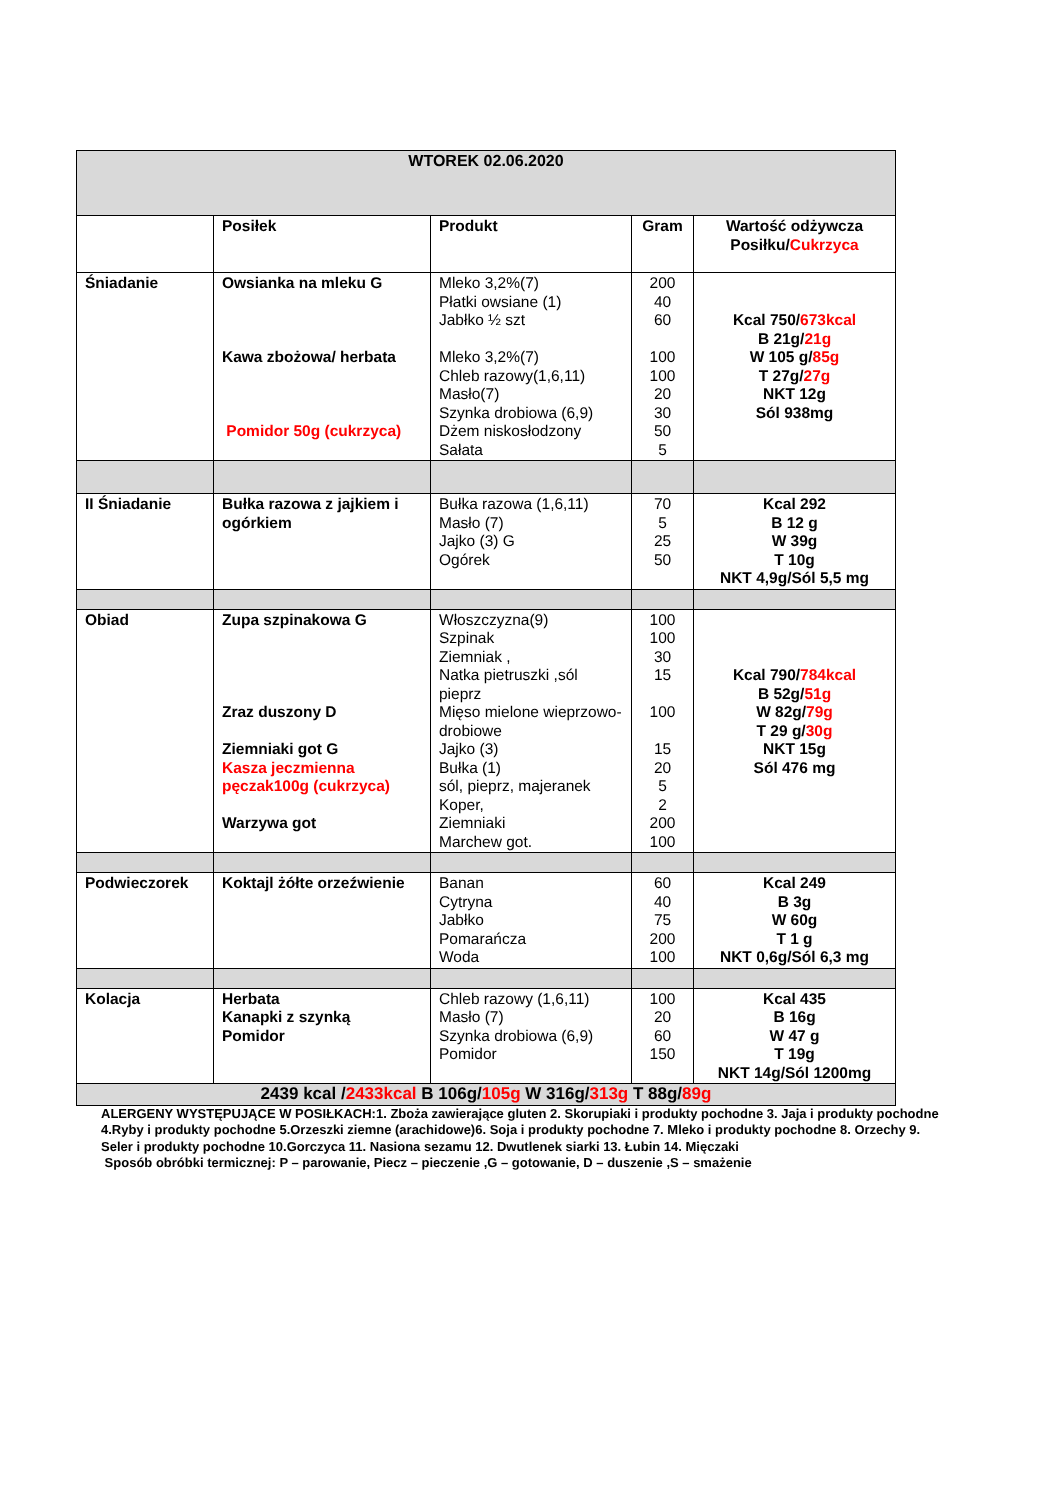| WTOREK 02.06.2020 | | | | |
| | Posiłek | Produkt | Gram | Wartość odżywcza Posiłku/ Cukrzyca |
| Śniadanie | Owsianka na mleku G Kawa zbożowa/ herbata Pomidor 50g (cukrzyca) | Mleko 3,2%(7) Płatki owsiane (1) Jabłko ½ szt Mleko 3,2%(7) Chleb razowy(1,6,11) Masło(7) Szynka drobiowa (6,9) Dżem niskosłodzony Sałata | 200 40 60 100 100 20 30 50 5 | Kcal 750/ 673kcal B 21g/ 21g W 105 g/ 85g T 27g/ 27g NKT 12g Sól 938mg |
| II Śniadanie | Bułka razowa z jajkiem i ogórkiem | Bułka razowa (1,6,11) Masło (7) Jajko (3) G Ogórek | 70 5 25 50 | Kcal 292 B 12 g W 39g T 10g NKT 4,9g/Sól 5,5 mg |
| Obiad | Zupa szpinakowa G Zraz duszony D Ziemniaki got G Kasza jeczmienna pęczak100g (cukrzyca) Warzywa got | Włoszczyzna(9) Szpinak Ziemniak , Natka pietruszki ,sól pieprz Mięso mielone wieprzowo-drobiowe Jajko (3) Bułka (1) sól, pieprz, majeranek Koper, Ziemniaki Marchew got. | 100 100 30 15 100 15 20 5 2 200 100 | Kcal 790/ 784kcal B 52g/ 51g W 82g/ 79g T 29 g/ 30g NKT 15g Sól 476 mg |
| Podwieczorek | Koktajl żółte orzeźwienie | Banan Cytryna Jabłko Pomarańcza Woda | 60 40 75 200 100 | Kcal 249 B 3g W 60g T 1 g NKT 0,6g/Sól 6,3 mg |
| Kolacja | Herbata Kanapki z szynką Pomidor | Chleb razowy (1,6,11) Masło (7) Szynka drobiowa (6,9) Pomidor | 100 20 60 150 | Kcal 435 B 16g W 47 g T 19g NKT 14g/Sól 1200mg |
| 2439 kcal / 2433kcal B 106g/ 105g W 316g/ 313g T 88g/ 89g | | | | |
ALERGENY WYSTĘPUJĄCE W POSIŁKACH:1. Zboża zawierające gluten 2. Skorupiaki i produkty pochodne 3. Jaja i produkty pochodne 4.Ryby i produkty pochodne 5.Orzeszki ziemne (arachidowe)6. Soja i produkty pochodne 7. Mleko i produkty pochodne 8. Orzechy 9. Seler i produkty pochodne 10.Gorczyca 11. Nasiona sezamu 12. Dwutlenek siarki 13. Łubin 14. Mięczaki
Sposób obróbki termicznej: P – parowanie, Piecz – pieczenie ,G – gotowanie, D – duszenie ,S – smażenie